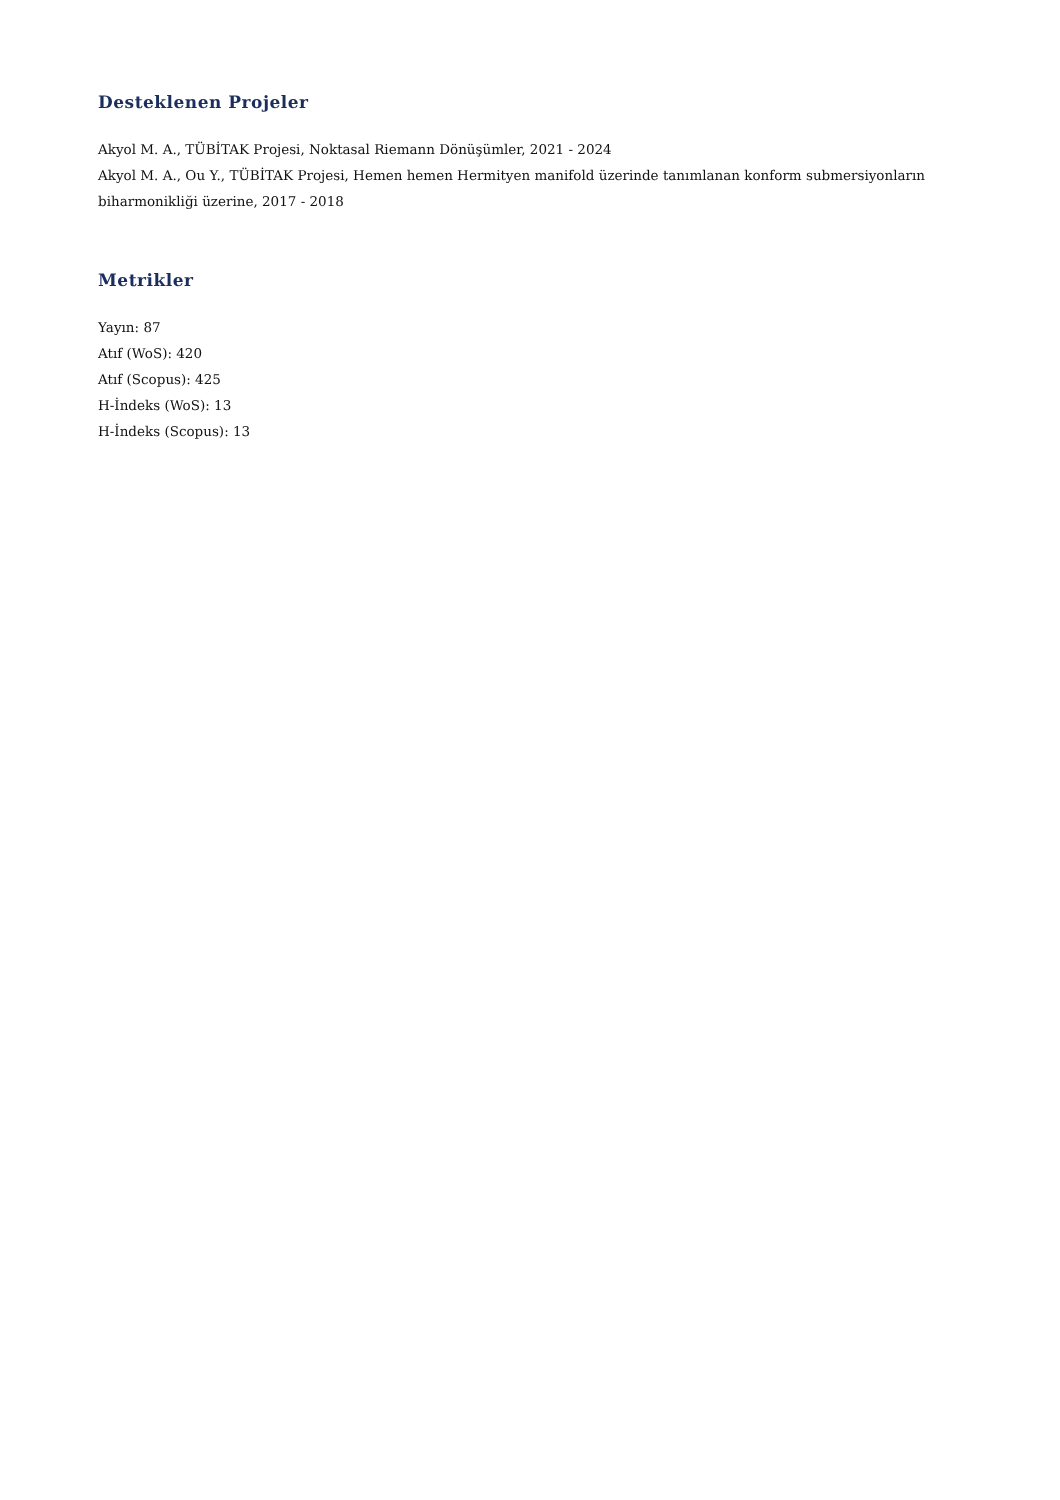Desteklenen Projeler
Akyol M. A., TÜBİTAK Projesi, Noktasal Riemann Dönüşümler, 2021 - 2024
Akyol M. A., Ou Y., TÜBİTAK Projesi, Hemen hemen Hermityen manifold üzerinde tanımlanan konform submersiyonların biharmonikliği üzerine, 2017 - 2018
Metrikler
Yayın: 87
Atıf (WoS): 420
Atıf (Scopus): 425
H-İndeks (WoS): 13
H-İndeks (Scopus): 13